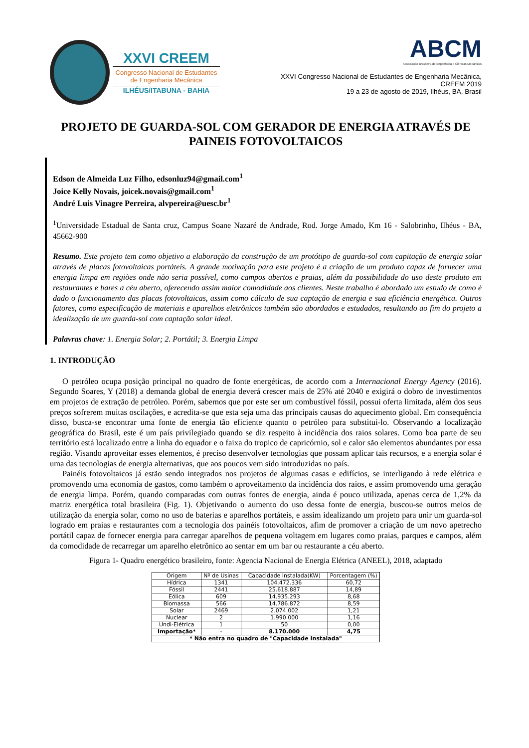XXVI CREEM
Congresso Nacional de Estudantes
de Engenharia Mecânica
ILHÉUS/ITABUNA - BAHIA
ABCM
Associação Brasileira de Engenharia e Ciências Mecânicas
XXVI Congresso Nacional de Estudantes de Engenharia Mecânica,
CREEM 2019
19 a 23 de agosto de 2019, Ilhéus, BA, Brasil
PROJETO DE GUARDA-SOL COM GERADOR DE ENERGIA ATRAVÉS DE PAINEIS FOTOVOLTAICOS
Edson de Almeida Luz Filho, edsonluz94@gmail.com<sup>1</sup>
Joice Kelly Novais, joicek.novais@gmail.com<sup>1</sup>
André Luis Vinagre Perreira, alvpereira@uesc.br<sup>1</sup>
<sup>1</sup> Universidade Estadual de Santa cruz, Campus Soane Nazaré de Andrade, Rod. Jorge Amado, Km 16 - Salobrinho, Ilhéus - BA, 45662-900
Resumo. Este projeto tem como objetivo a elaboração da construção de um protótipo de guarda-sol com capitação de energia solar através de placas fotovoltaicas portáteis. A grande motivação para este projeto é a criação de um produto capaz de fornecer uma energia limpa em regiões onde não seria possível, como campos abertos e praias, além da possibilidade do uso deste produto em restaurantes e bares a céu aberto, oferecendo assim maior comodidade aos clientes. Neste trabalho é abordado um estudo de como é dado o funcionamento das placas fotovoltaicas, assim como cálculo de sua captação de energia e sua eficiência energética. Outros fatores, como especificação de materiais e aparelhos eletrônicos também são abordados e estudados, resultando ao fim do projeto a idealização de um guarda-sol com captação solar ideal.
Palavras chave: 1. Energia Solar; 2. Portátil; 3. Energia Limpa
1. INTRODUÇÃO
O petróleo ocupa posição principal no quadro de fonte energéticas, de acordo com a Internacional Energy Agency (2016). Segundo Soares, Y (2018) a demanda global de energia deverá crescer mais de 25% até 2040 e exigirá o dobro de investimentos em projetos de extração de petróleo. Porém, sabemos que por este ser um combustível fóssil, possui oferta limitada, além dos seus preços sofrerem muitas oscilações, e acredita-se que esta seja uma das principais causas do aquecimento global. Em consequência disso, busca-se encontrar uma fonte de energia tão eficiente quanto o petróleo para substitui-lo. Observando a localização geográfica do Brasil, este é um país privilegiado quando se diz respeito à incidência dos raios solares. Como boa parte de seu território está localizado entre a linha do equador e o faixa do tropico de capricórnio, sol e calor são elementos abundantes por essa região. Visando aproveitar esses elementos, é preciso desenvolver tecnologias que possam aplicar tais recursos, e a energia solar é uma das tecnologias de energia alternativas, que aos poucos vem sido introduzidas no país.
Painéis fotovoltaicos já estão sendo integrados nos projetos de algumas casas e edifícios, se interligando à rede elétrica e promovendo uma economia de gastos, como também o aproveitamento da incidência dos raios, e assim promovendo uma geração de energia limpa. Porém, quando comparadas com outras fontes de energia, ainda é pouco utilizada, apenas cerca de 1,2% da matriz energética total brasileira (Fig. 1). Objetivando o aumento do uso dessa fonte de energia, buscou-se outros meios de utilização da energia solar, como no uso de baterias e aparelhos portáteis, e assim idealizando um projeto para unir um guarda-sol logrado em praias e restaurantes com a tecnologia dos painéis fotovoltaicos, afim de promover a criação de um novo apetrecho portátil capaz de fornecer energia para carregar aparelhos de pequena voltagem em lugares como praias, parques e campos, além da comodidade de recarregar um aparelho eletrônico ao sentar em um bar ou restaurante a céu aberto.
Figura 1- Quadro energético brasileiro, fonte: Agencia Nacional de Energia Elétrica (ANEEL), 2018, adaptado
| Origem | Nº de Usinas | Capacidade Instalada(KW) | Porcentagem (%) |
| --- | --- | --- | --- |
| Hídrica | 1341 | 104.472.336 | 60,72 |
| Fóssil | 2441 | 25.618.887 | 14,89 |
| Eólica | 609 | 14.935.293 | 8,68 |
| Biomassa | 566 | 14.786.872 | 8,59 |
| Solar | 2469 | 2.074.002 | 1,21 |
| Nuclear | 2 | 1.990.000 | 1,16 |
| Undi-Elétrica | 1 | 50 | 0,00 |
| Importação* | - | 8.170.000 | 4,75 |
| * Não entra no quadro de "Capacidade Instalada" | | | |